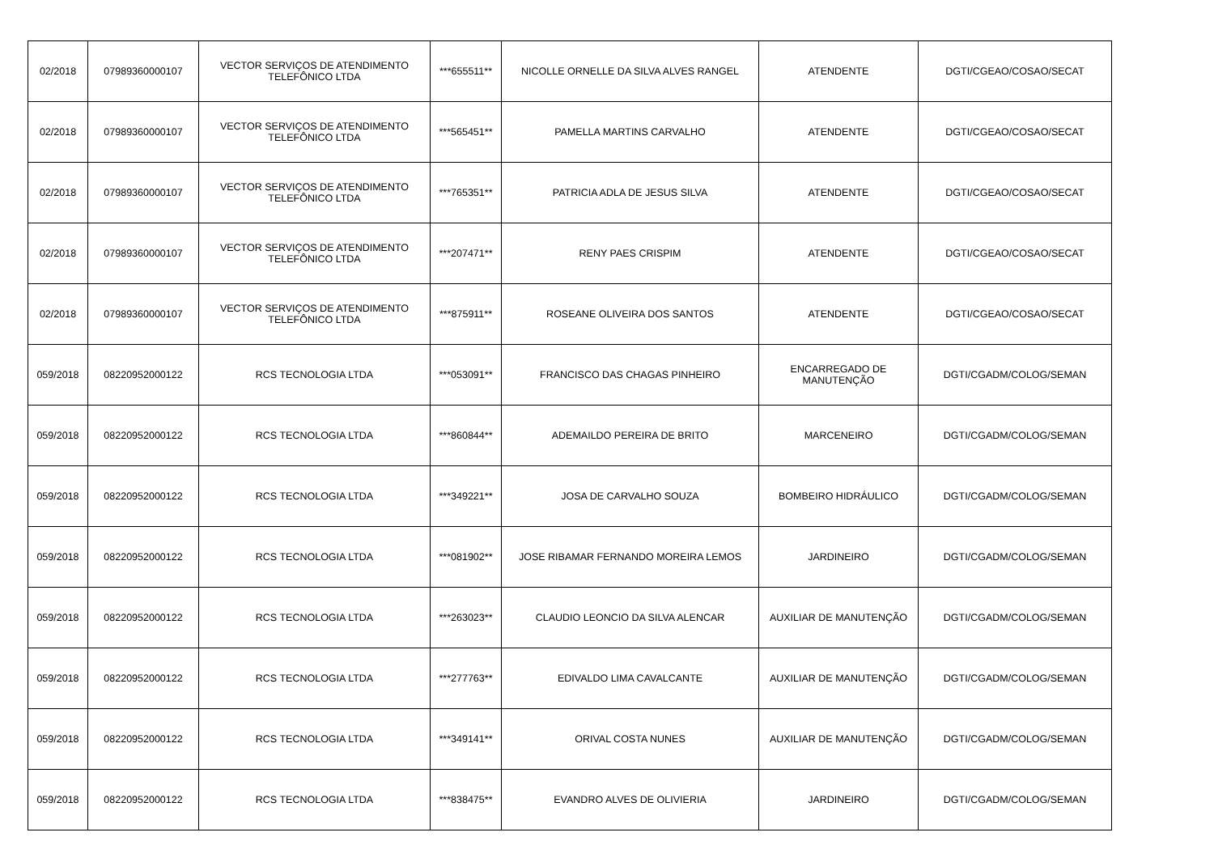| 02/2018 | 07989360000107 | VECTOR SERVIÇOS DE ATENDIMENTO TELEFÔNICO LTDA | ***655511** | NICOLLE ORNELLE DA SILVA ALVES RANGEL | ATENDENTE | DGTI/CGEAO/COSAO/SECAT |
| 02/2018 | 07989360000107 | VECTOR SERVIÇOS DE ATENDIMENTO TELEFÔNICO LTDA | ***565451** | PAMELLA MARTINS CARVALHO | ATENDENTE | DGTI/CGEAO/COSAO/SECAT |
| 02/2018 | 07989360000107 | VECTOR SERVIÇOS DE ATENDIMENTO TELEFÔNICO LTDA | ***765351** | PATRICIA ADLA DE JESUS SILVA | ATENDENTE | DGTI/CGEAO/COSAO/SECAT |
| 02/2018 | 07989360000107 | VECTOR SERVIÇOS DE ATENDIMENTO TELEFÔNICO LTDA | ***207471** | RENY PAES CRISPIM | ATENDENTE | DGTI/CGEAO/COSAO/SECAT |
| 02/2018 | 07989360000107 | VECTOR SERVIÇOS DE ATENDIMENTO TELEFÔNICO LTDA | ***875911** | ROSEANE OLIVEIRA DOS SANTOS | ATENDENTE | DGTI/CGEAO/COSAO/SECAT |
| 059/2018 | 08220952000122 | RCS TECNOLOGIA LTDA | ***053091** | FRANCISCO DAS CHAGAS PINHEIRO | ENCARREGADO DE MANUTENÇÃO | DGTI/CGADM/COLOG/SEMAN |
| 059/2018 | 08220952000122 | RCS TECNOLOGIA LTDA | ***860844** | ADEMAILDO PEREIRA DE BRITO | MARCENEIRO | DGTI/CGADM/COLOG/SEMAN |
| 059/2018 | 08220952000122 | RCS TECNOLOGIA LTDA | ***349221** | JOSA DE CARVALHO SOUZA | BOMBEIRO HIDRÁULICO | DGTI/CGADM/COLOG/SEMAN |
| 059/2018 | 08220952000122 | RCS TECNOLOGIA LTDA | ***081902** | JOSE RIBAMAR FERNANDO MOREIRA LEMOS | JARDINEIRO | DGTI/CGADM/COLOG/SEMAN |
| 059/2018 | 08220952000122 | RCS TECNOLOGIA LTDA | ***263023** | CLAUDIO LEONCIO DA SILVA ALENCAR | AUXILIAR DE MANUTENÇÃO | DGTI/CGADM/COLOG/SEMAN |
| 059/2018 | 08220952000122 | RCS TECNOLOGIA LTDA | ***277763** | EDIVALDO LIMA CAVALCANTE | AUXILIAR DE MANUTENÇÃO | DGTI/CGADM/COLOG/SEMAN |
| 059/2018 | 08220952000122 | RCS TECNOLOGIA LTDA | ***349141** | ORIVAL COSTA NUNES | AUXILIAR DE MANUTENÇÃO | DGTI/CGADM/COLOG/SEMAN |
| 059/2018 | 08220952000122 | RCS TECNOLOGIA LTDA | ***838475** | EVANDRO ALVES DE OLIVIERIA | JARDINEIRO | DGTI/CGADM/COLOG/SEMAN |